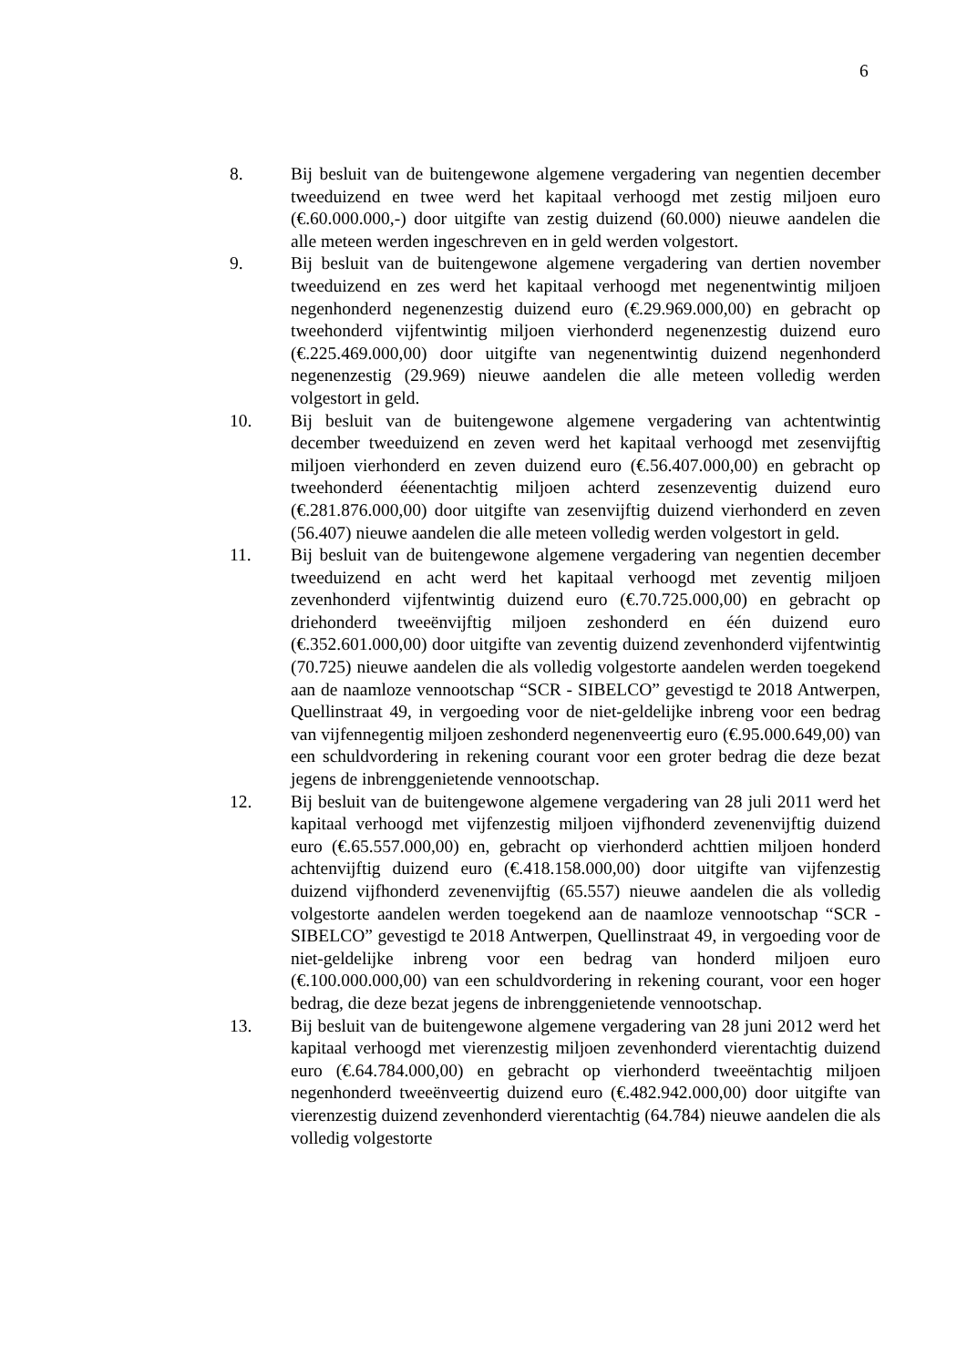6
8. Bij besluit van de buitengewone algemene vergadering van negentien december tweeduizend en twee werd het kapitaal verhoogd met zestig miljoen euro (€.60.000.000,-) door uitgifte van zestig duizend (60.000) nieuwe aandelen die alle meteen werden ingeschreven en in geld werden volgestort.
9. Bij besluit van de buitengewone algemene vergadering van dertien november tweeduizend en zes werd het kapitaal verhoogd met negenentwintig miljoen negenhonderd negenenzestig duizend euro (€.29.969.000,00) en gebracht op tweehonderd vijfentwintig miljoen vierhonderd negenenzestig duizend euro (€.225.469.000,00) door uitgifte van negenentwintig duizend negenhonderd negenenzestig (29.969) nieuwe aandelen die alle meteen volledig werden volgestort in geld.
10. Bij besluit van de buitengewone algemene vergadering van achtentwintig december tweeduizend en zeven werd het kapitaal verhoogd met zesenvijftig miljoen vierhonderd en zeven duizend euro (€.56.407.000,00) en gebracht op tweehonderd ééenentachtig miljoen achterd zesenzeventig duizend euro (€.281.876.000,00) door uitgifte van zesenvijftig duizend vierhonderd en zeven (56.407) nieuwe aandelen die alle meteen volledig werden volgestort in geld.
11. Bij besluit van de buitengewone algemene vergadering van negentien december tweeduizend en acht werd het kapitaal verhoogd met zeventig miljoen zevenhonderd vijfentwintig duizend euro (€.70.725.000,00) en gebracht op driehonderd tweeënvijftig miljoen zeshonderd en één duizend euro (€.352.601.000,00) door uitgifte van zeventig duizend zevenhonderd vijfentwintig (70.725) nieuwe aandelen die als volledig volgestorte aandelen werden toegekend aan de naamloze vennootschap “SCR - SIBELCO” gevestigd te 2018 Antwerpen, Quellinstraat 49, in vergoeding voor de niet-geldelijke inbreng voor een bedrag van vijfennegentig miljoen zeshonderd negenenveertig euro (€.95.000.649,00) van een schuldvordering in rekening courant voor een groter bedrag die deze bezat jegens de inbrenggenietende vennootschap.
12. Bij besluit van de buitengewone algemene vergadering van 28 juli 2011 werd het kapitaal verhoogd met vijfenzestig miljoen vijfhonderd zevenenvijftig duizend euro (€.65.557.000,00) en, gebracht op vierhonderd achttien miljoen honderd achtenvijftig duizend euro (€.418.158.000,00) door uitgifte van vijfenzestig duizend vijfhonderd zevenenvijftig (65.557) nieuwe aandelen die als volledig volgestorte aandelen werden toegekend aan de naamloze vennootschap “SCR - SIBELCO” gevestigd te 2018 Antwerpen, Quellinstraat 49, in vergoeding voor de niet-geldelijke inbreng voor een bedrag van honderd miljoen euro (€.100.000.000,00) van een schuldvordering in rekening courant, voor een hoger bedrag, die deze bezat jegens de inbrenggenietende vennootschap.
13. Bij besluit van de buitengewone algemene vergadering van 28 juni 2012 werd het kapitaal verhoogd met vierenzestig miljoen zevenhonderd vierentachtig duizend euro (€.64.784.000,00) en gebracht op vierhonderd tweeëntachtig miljoen negenhonderd tweeënveertig duizend euro (€.482.942.000,00) door uitgifte van vierenzestig duizend zevenhonderd vierentachtig (64.784) nieuwe aandelen die als volledig volgestorte